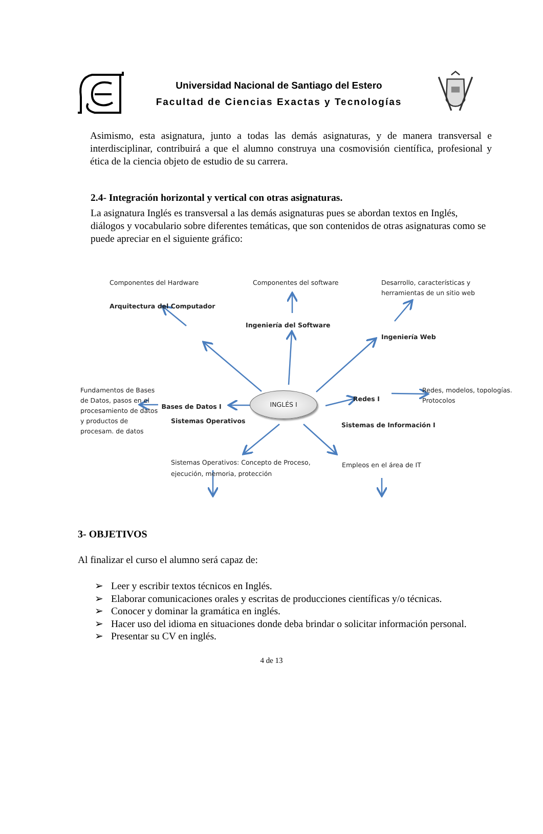Universidad Nacional de Santiago del Estero
Facultad de Ciencias Exactas y Tecnologías
Asimismo, esta asignatura, junto a todas las demás asignaturas, y de manera transversal e interdisciplinar, contribuirá a que el alumno construya una cosmovisión científica, profesional y ética de la ciencia objeto de estudio de su carrera.
2.4- Integración horizontal y vertical con otras asignaturas.
La asignatura Inglés es transversal a las demás asignaturas pues se abordan textos en Inglés, diálogos y vocabulario sobre diferentes temáticas, que son contenidos de otras asignaturas como se puede apreciar en el siguiente gráfico:
Componentes del Hardware Componentes del software Desarrollo, características y herramientas de un sitio web
Arquitectura del Computador Ingeniería del Software Ingeniería Web
Fundamentos de Bases de Datos, pasos en el procesamiento de datos y productos de procesam. de datos Bases de Datos I
INGLÉS I
Redes I Redes, modelos, topologías. Protocolos
Sistemas Operativos Sistemas de Información I
Sistemas Operativos: Concepto de Proceso, ejecución, memoria, protección Empleos en el área de IT
3- OBJETIVOS
Al finalizar el curso el alumno será capaz de:
➢ Leer y escribir textos técnicos en Inglés.
➢ Elaborar comunicaciones orales y escritas de producciones científicas y/o técnicas.
➢ Conocer y dominar la gramática en inglés.
➢ Hacer uso del idioma en situaciones donde deba brindar o solicitar información personal.
➢ Presentar su CV en inglés.
4 de 13